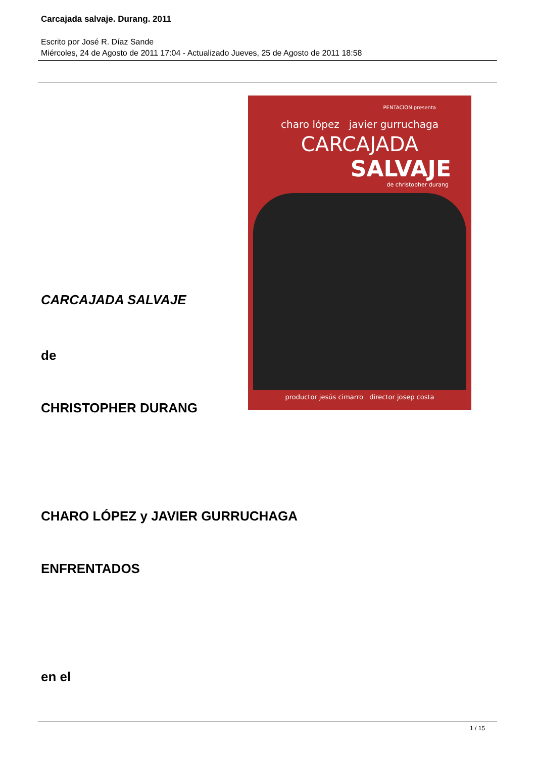Carcajada salvaje. Durang. 2011
Escrito por José R. Díaz Sande
Miércoles, 24 de Agosto de 2011 17:04 - Actualizado Jueves, 25 de Agosto de 2011 18:58
PENTACION presenta
charo lópez javier gurruchaga
CARCAJADA
SALVAJE
de christopher durang
productor jesús cimarro director josep costa
CARCAJADA SALVAJE
de
CHRISTOPHER DURANG
CHARO LÓPEZ y JAVIER GURRUCHAGA
ENFRENTADOS
en el
1 / 15